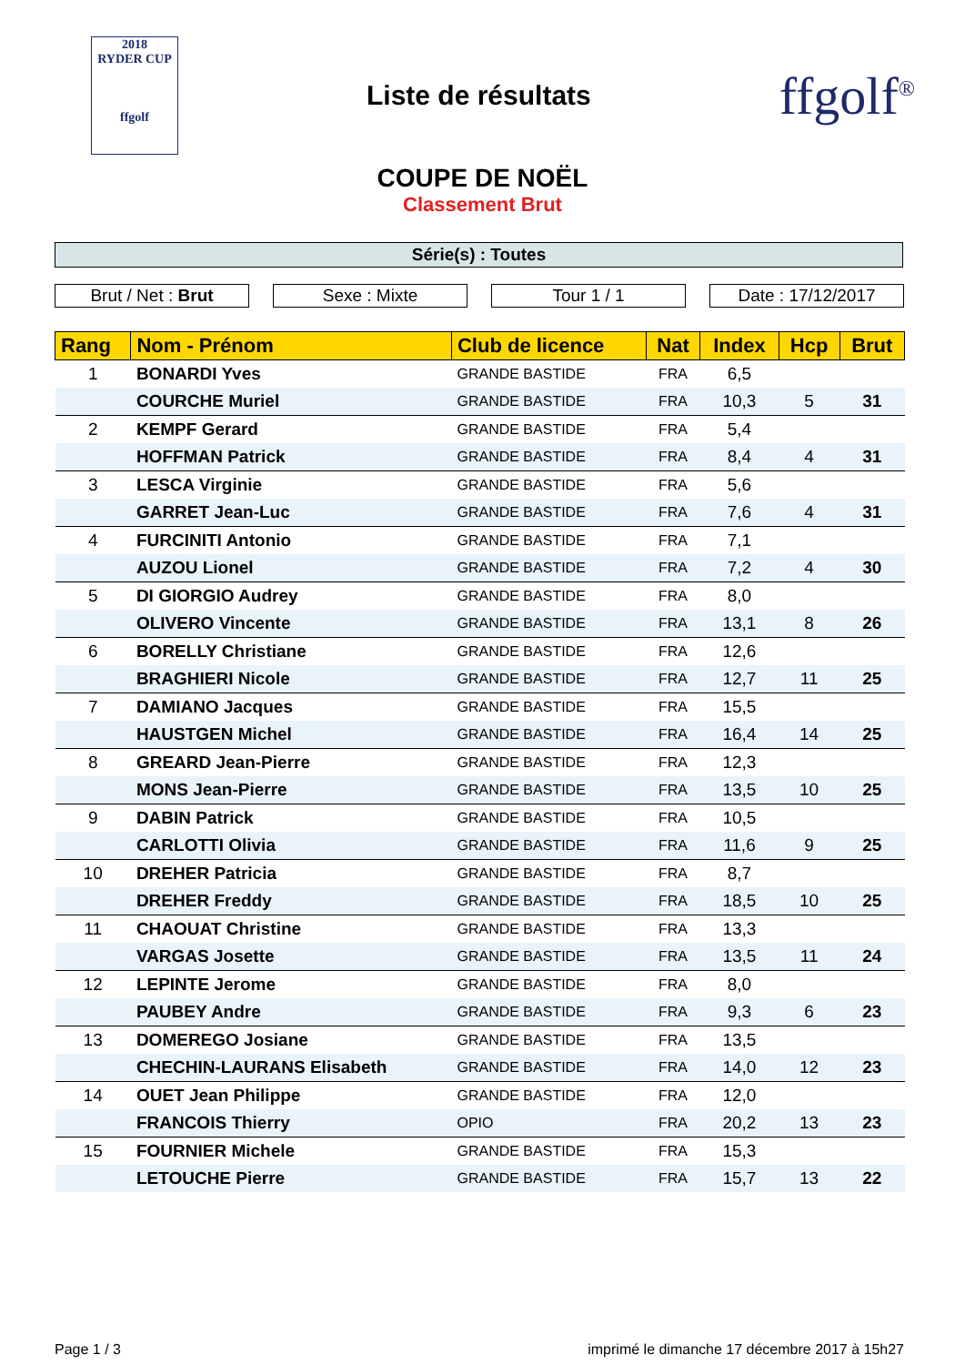2018
RYDER CUP
ffgolf
Liste de résultats
ffgolf<sup>®</sup>
COUPE DE NOËL
Classement Brut
Série(s) : Toutes
Brut / Net : Brut Sexe : Mixte Tour 1 / 1 Date : 17/12/2017
| Rang | Nom - Prénom | Club de licence | Nat | Index | Hcp | Brut |
| --- | --- | --- | --- | --- | --- | --- |
| 1 | BONARDI Yves | GRANDE BASTIDE | FRA | 6,5 | | |
| | COURCHE Muriel | GRANDE BASTIDE | FRA | 10,3 | 5 | 31 |
| 2 | KEMPF Gerard | GRANDE BASTIDE | FRA | 5,4 | | |
| | HOFFMAN Patrick | GRANDE BASTIDE | FRA | 8,4 | 4 | 31 |
| 3 | LESCA Virginie | GRANDE BASTIDE | FRA | 5,6 | | |
| | GARRET Jean-Luc | GRANDE BASTIDE | FRA | 7,6 | 4 | 31 |
| 4 | FURCINITI Antonio | GRANDE BASTIDE | FRA | 7,1 | | |
| | AUZOU Lionel | GRANDE BASTIDE | FRA | 7,2 | 4 | 30 |
| 5 | DI GIORGIO Audrey | GRANDE BASTIDE | FRA | 8,0 | | |
| | OLIVERO Vincente | GRANDE BASTIDE | FRA | 13,1 | 8 | 26 |
| 6 | BORELLY Christiane | GRANDE BASTIDE | FRA | 12,6 | | |
| | BRAGHIERI Nicole | GRANDE BASTIDE | FRA | 12,7 | 11 | 25 |
| 7 | DAMIANO Jacques | GRANDE BASTIDE | FRA | 15,5 | | |
| | HAUSTGEN Michel | GRANDE BASTIDE | FRA | 16,4 | 14 | 25 |
| 8 | GREARD Jean-Pierre | GRANDE BASTIDE | FRA | 12,3 | | |
| | MONS Jean-Pierre | GRANDE BASTIDE | FRA | 13,5 | 10 | 25 |
| 9 | DABIN Patrick | GRANDE BASTIDE | FRA | 10,5 | | |
| | CARLOTTI Olivia | GRANDE BASTIDE | FRA | 11,6 | 9 | 25 |
| 10 | DREHER Patricia | GRANDE BASTIDE | FRA | 8,7 | | |
| | DREHER Freddy | GRANDE BASTIDE | FRA | 18,5 | 10 | 25 |
| 11 | CHAOUAT Christine | GRANDE BASTIDE | FRA | 13,3 | | |
| | VARGAS Josette | GRANDE BASTIDE | FRA | 13,5 | 11 | 24 |
| 12 | LEPINTE Jerome | GRANDE BASTIDE | FRA | 8,0 | | |
| | PAUBEY Andre | GRANDE BASTIDE | FRA | 9,3 | 6 | 23 |
| 13 | DOMEREGO Josiane | GRANDE BASTIDE | FRA | 13,5 | | |
| | CHECHIN-LAURANS Elisabeth | GRANDE BASTIDE | FRA | 14,0 | 12 | 23 |
| 14 | OUET Jean Philippe | GRANDE BASTIDE | FRA | 12,0 | | |
| | FRANCOIS Thierry | OPIO | FRA | 20,2 | 13 | 23 |
| 15 | FOURNIER Michele | GRANDE BASTIDE | FRA | 15,3 | | |
| | LETOUCHE Pierre | GRANDE BASTIDE | FRA | 15,7 | 13 | 22 |
Page 1 / 3 imprimé le dimanche 17 décembre 2017 à 15h27